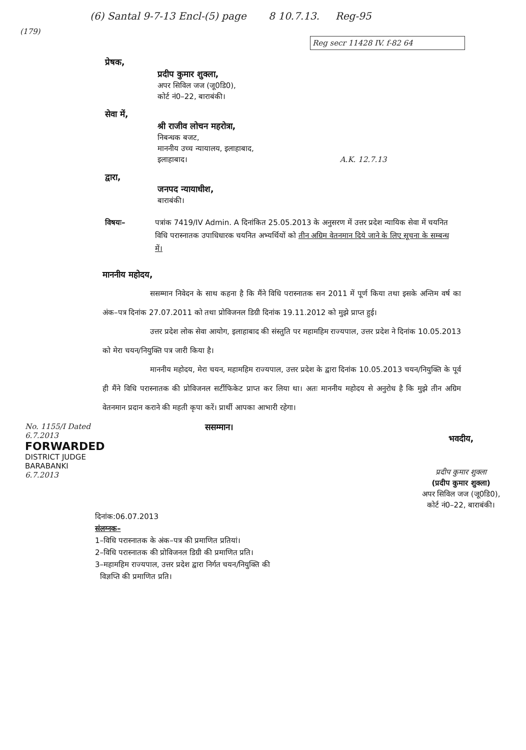(6) Santal 9-7-13 Encl-(5) page 8 10.7.13. Reg-95
(179)
Reg secr 11428 IV. f-82 64
प्रेषक,
प्रदीप कुमार शुक्ला,
अपर सिविल जज (जू0डि0),
कोर्ट नं0–22, बाराबंकी।
सेवा में,
श्री राजीव लोचन महरोत्रा,
निबन्धक बजट,
माननीय उच्च न्यायालय, इलाहाबाद,
इलाहाबाद। A.K. 12.7.13
द्वारा,
जनपद न्यायाधीश,
बाराबंकी।
विषयः– पत्रांक 7419/IV Admin. A दिनांकित 25.05.2013 के अनुसरण में उत्तर प्रदेश न्यायिक सेवा में चयनित विधि परास्नातक उपाधिधारक चयनित अभ्यर्थियों को तीन अग्रिम वेतनमान दिये जाने के लिए सूचना के सम्बन्ध में।
माननीय महोदय,
ससम्मान निवेदन के साथ कहना है कि मैंने विधि परास्नातक सन 2011 में पूर्ण किया तथा इसके अन्तिम वर्ष का अंक–पत्र दिनांक 27.07.2011 को तथा प्रोविजनल डिग्री दिनांक 19.11.2012 को मुझे प्राप्त हुई।
उत्तर प्रदेश लोक सेवा आयोग, इलाहाबाद की संस्तुति पर महामहिम राज्यपाल, उत्तर प्रदेश ने दिनांक 10.05.2013 को मेरा चयन/नियुक्ति पत्र जारी किया है।
माननीय महोदय, मेरा चयन, महामहिम राज्यपाल, उत्तर प्रदेश के द्वारा दिनांक 10.05.2013 चयन/नियुक्ति के पूर्व ही मैंने विधि परास्नातक की प्रोविजनल सर्टीफिकेट प्राप्त कर लिया था। अतः माननीय महोदय से अनुरोध है कि मुझे तीन अग्रिम वेतनमान प्रदान कराने की महती कृपा करें। प्रार्थी आपका आभारी रहेगा।
No. 1155/I Dated 6.7.2013
FORWARDED
DISTRICT JUDGE
BARABANKI
6.7.2013
ससम्मान।
भवदीय,
प्रदीप कुमार शुक्ला
(प्रदीप कुमार शुक्ला)
अपर सिविल जज (जू0डि0),
कोर्ट नं0–22, बाराबंकी।
दिनांक:06.07.2013
संलग्नक–
1–विधि परास्नातक के अंक–पत्र की प्रमाणित प्रतियां।
2–विधि परास्नातक की प्रोविजनल डिग्री की प्रमाणित प्रति।
3–महामहिम राज्यपाल, उत्तर प्रदेश द्वारा निर्गत चयन/नियुक्ति की
विज्ञप्ति की प्रमाणित प्रति।